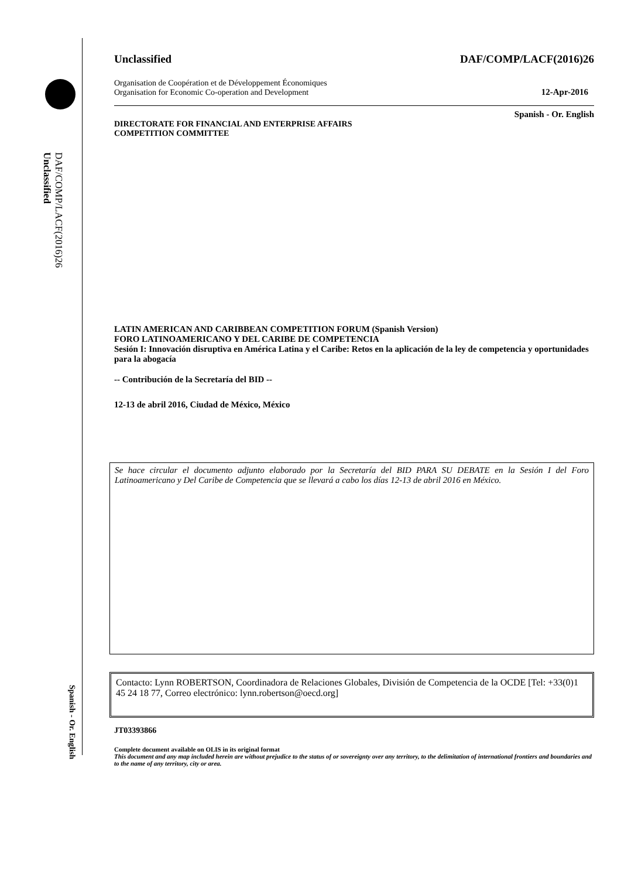DAF/COMP/LACF(2016)26
Unclassified
Spanish - Or. English
Unclassified DAF/COMP/LACF(2016)26
Organisation de Coopération et de Développement Économiques
Organisation for Economic Co-operation and Development 12-Apr-2016
Spanish - Or. English
DIRECTORATE FOR FINANCIAL AND ENTERPRISE AFFAIRS
COMPETITION COMMITTEE
LATIN AMERICAN AND CARIBBEAN COMPETITION FORUM (Spanish Version)
FORO LATINOAMERICANO Y DEL CARIBE DE COMPETENCIA
Sesión I: Innovación disruptiva en América Latina y el Caribe: Retos en la aplicación de la ley de competencia y oportunidades para la abogacía
-- Contribución de la Secretaría del BID --
12-13 de abril 2016, Ciudad de México, México
Se hace circular el documento adjunto elaborado por la Secretaría del BID PARA SU DEBATE en la Sesión I del Foro Latinoamericano y Del Caribe de Competencia que se llevará a cabo los días 12-13 de abril 2016 en México.
Contacto: Lynn ROBERTSON, Coordinadora de Relaciones Globales, División de Competencia de la OCDE [Tel: +33(0)1 45 24 18 77, Correo electrónico: lynn.robertson@oecd.org]
JT03393866
Complete document available on OLIS in its original format
This document and any map included herein are without prejudice to the status of or sovereignty over any territory, to the delimitation of international frontiers and boundaries and to the name of any territory, city or area.